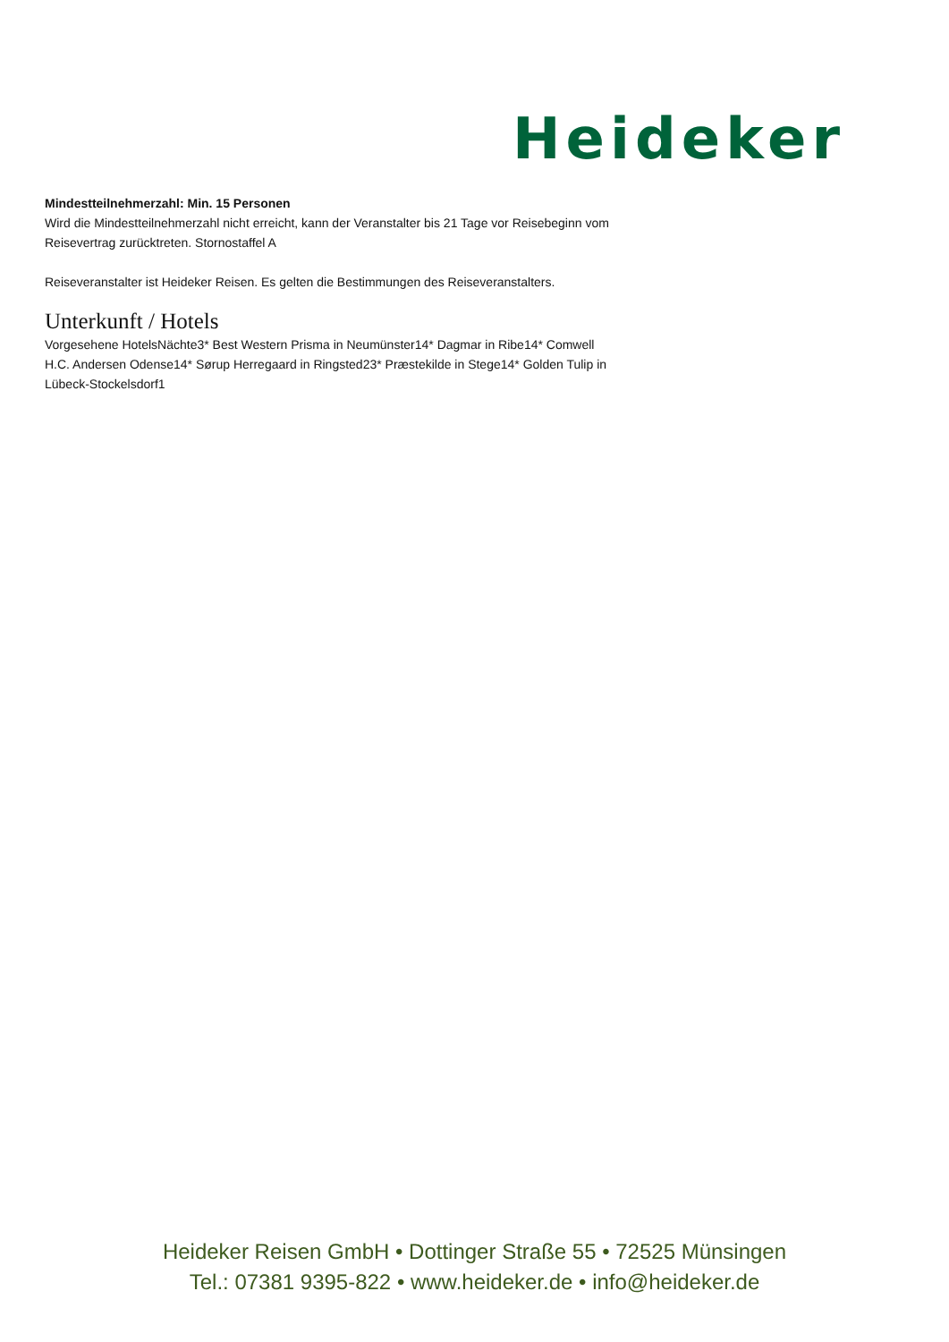Heideker
Mindestteilnehmerzahl: Min. 15 Personen
Wird die Mindestteilnehmerzahl nicht erreicht, kann der Veranstalter bis 21 Tage vor Reisebeginn vom Reisevertrag zurücktreten. Stornostaffel A
Reiseveranstalter ist Heideker Reisen. Es gelten die Bestimmungen des Reiseveranstalters.
Unterkunft / Hotels
Vorgesehene HotelsNächte3* Best Western Prisma in Neumünster14* Dagmar in Ribe14* Comwell H.C. Andersen Odense14* Sørup Herregaard in Ringsted23* Præstekilde in Stege14* Golden Tulip in Lübeck-Stockelsdorf1
Heideker Reisen GmbH • Dottinger Straße 55 • 72525 Münsingen
Tel.: 07381 9395-822 • www.heideker.de • info@heideker.de